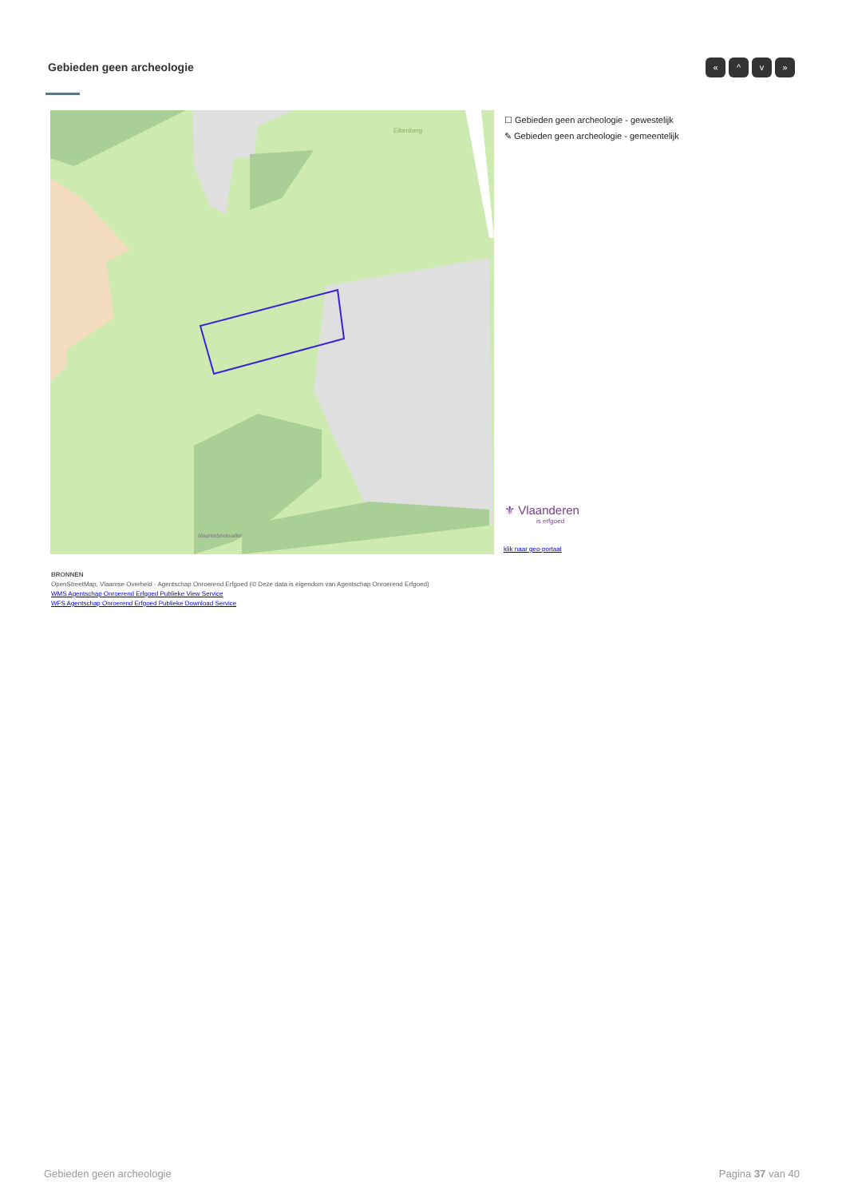Gebieden geen archeologie « ^ v »
Eikenberg
Maarkebeekvallei
☐ Gebieden geen archeologie - gewestelijk
✎ Gebieden geen archeologie - gemeentelijk
⚜ Vlaanderen
is erfgoed
klik naar geo-portaal
BRONNEN
OpenStreetMap; Vlaamse Overheid - Agentschap Onroerend Erfgoed (© Deze data is eigendom van Agentschap Onroerend Erfgoed)
WMS Agentschap Onroerend Erfgoed Publieke View Service
WFS Agentschap Onroerend Erfgoed Publieke Download Service
Gebieden geen archeologie Pagina 37 van 40